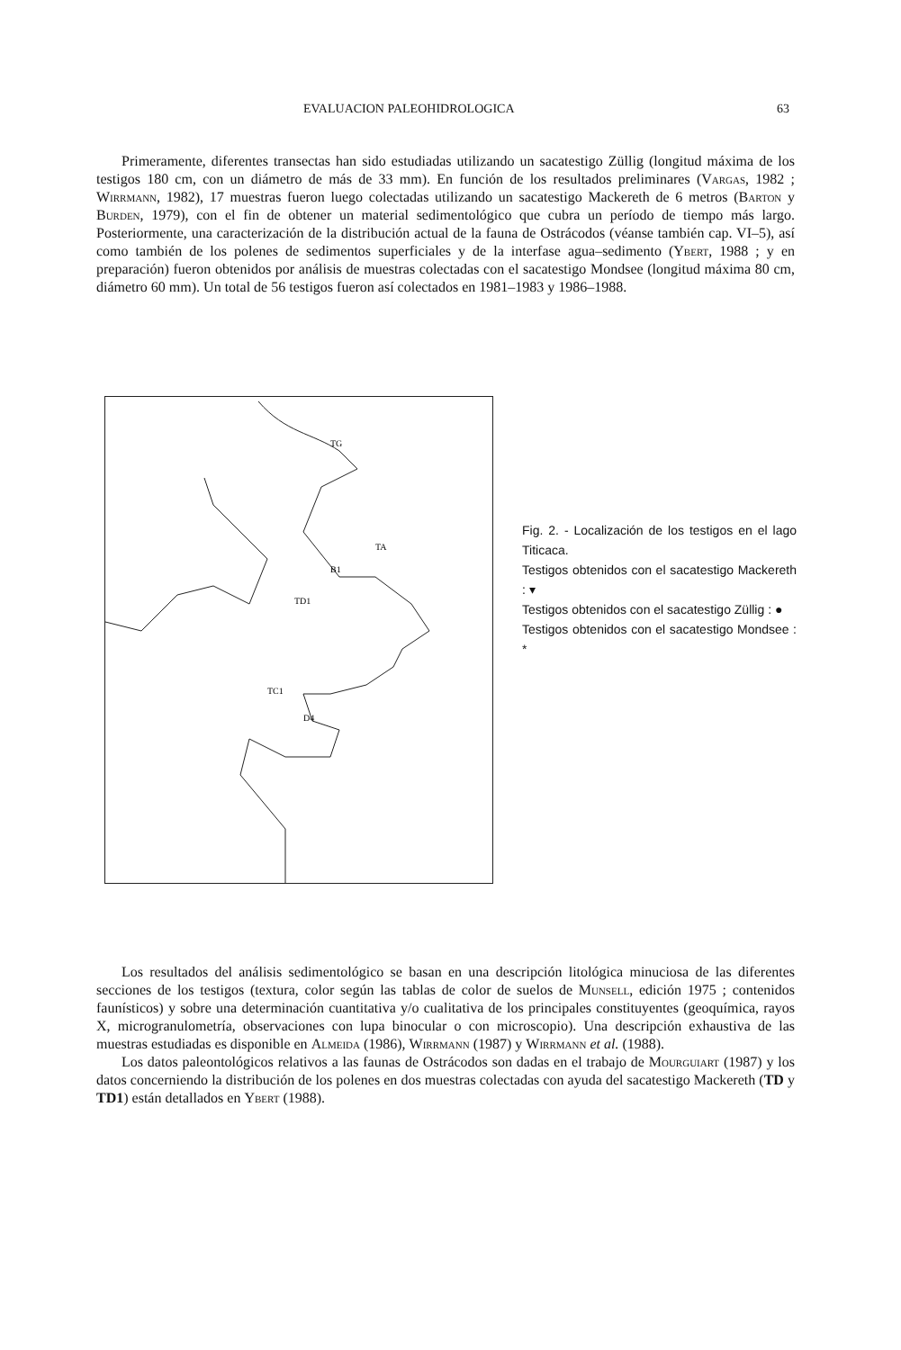EVALUACION PALEOHIDROLOGICA 63
Primeramente, diferentes transectas han sido estudiadas utilizando un sacatestigo Züllig (longitud máxima de los testigos 180 cm, con un diámetro de más de 33 mm). En función de los resultados preliminares (Vargas, 1982 ; Wirrmann, 1982), 17 muestras fueron luego colectadas utilizando un sacatestigo Mackereth de 6 metros (Barton y Burden, 1979), con el fin de obtener un material sedimentológico que cubra un período de tiempo más largo. Posteriormente, una caracterización de la distribución actual de la fauna de Ostrácodos (véanse también cap. VI–5), así como también de los polenes de sedimentos superficiales y de la interfase agua–sedimento (Ybert, 1988 ; y en preparación) fueron obtenidos por análisis de muestras colectadas con el sacatestigo Mondsee (longitud máxima 80 cm, diámetro 60 mm). Un total de 56 testigos fueron así colectados en 1981–1983 y 1986–1988.
TG
TA
B1
TD1
TC1
D4
Fig. 2. - Localización de los testigos en el lago Titicaca.
Testigos obtenidos con el sacatestigo Mackereth : ▾
Testigos obtenidos con el sacatestigo Züllig : ●
Testigos obtenidos con el sacatestigo Mondsee : *
Los resultados del análisis sedimentológico se basan en una descripción litológica minuciosa de las diferentes secciones de los testigos (textura, color según las tablas de color de suelos de Munsell, edición 1975 ; contenidos faunísticos) y sobre una determinación cuantitativa y/o cualitativa de los principales constituyentes (geoquímica, rayos X, microgranulometría, observaciones con lupa binocular o con microscopio). Una descripción exhaustiva de las muestras estudiadas es disponible en Almeida (1986), Wirrmann (1987) y Wirrmann et al. (1988).
Los datos paleontológicos relativos a las faunas de Ostrácodos son dadas en el trabajo de Mourguiart (1987) y los datos concerniendo la distribución de los polenes en dos muestras colectadas con ayuda del sacatestigo Mackereth (TD y TD1) están detallados en Ybert (1988).